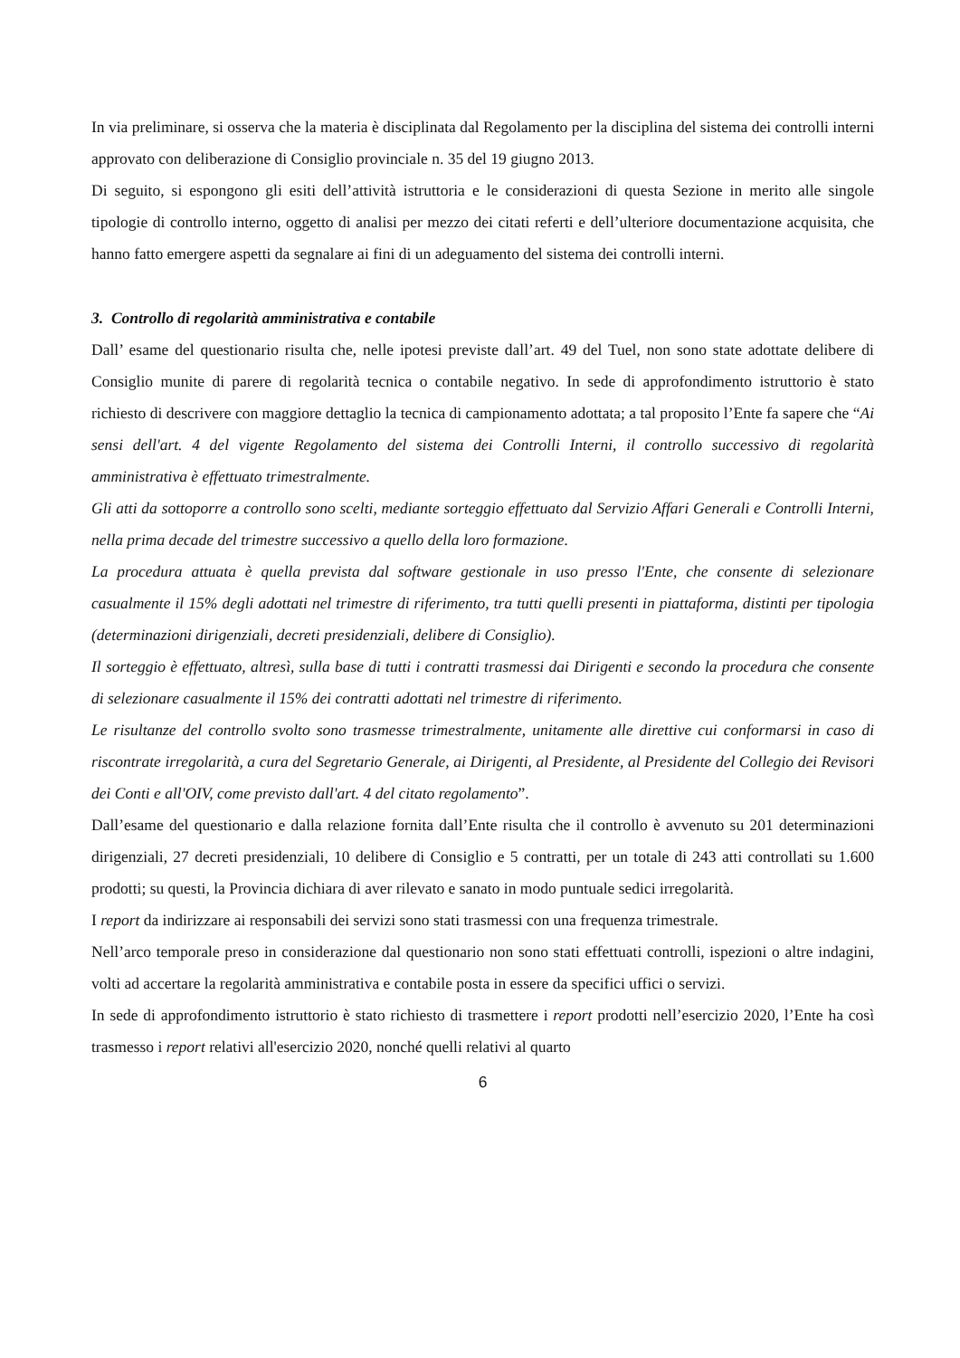In via preliminare, si osserva che la materia è disciplinata dal Regolamento per la disciplina del sistema dei controlli interni approvato con deliberazione di Consiglio provinciale n. 35 del 19 giugno 2013.
Di seguito, si espongono gli esiti dell’attività istruttoria e le considerazioni di questa Sezione in merito alle singole tipologie di controllo interno, oggetto di analisi per mezzo dei citati referti e dell’ulteriore documentazione acquisita, che hanno fatto emergere aspetti da segnalare ai fini di un adeguamento del sistema dei controlli interni.
3. Controllo di regolarità amministrativa e contabile
Dall’ esame del questionario risulta che, nelle ipotesi previste dall’art. 49 del Tuel, non sono state adottate delibere di Consiglio munite di parere di regolarità tecnica o contabile negativo. In sede di approfondimento istruttorio è stato richiesto di descrivere con maggiore dettaglio la tecnica di campionamento adottata; a tal proposito l’Ente fa sapere che “Ai sensi dell'art. 4 del vigente Regolamento del sistema dei Controlli Interni, il controllo successivo di regolarità amministrativa è effettuato trimestralmente.
Gli atti da sottoporre a controllo sono scelti, mediante sorteggio effettuato dal Servizio Affari Generali e Controlli Interni, nella prima decade del trimestre successivo a quello della loro formazione.
La procedura attuata è quella prevista dal software gestionale in uso presso l'Ente, che consente di selezionare casualmente il 15% degli adottati nel trimestre di riferimento, tra tutti quelli presenti in piattaforma, distinti per tipologia (determinazioni dirigenziali, decreti presidenziali, delibere di Consiglio).
Il sorteggio è effettuato, altresì, sulla base di tutti i contratti trasmessi dai Dirigenti e secondo la procedura che consente di selezionare casualmente il 15% dei contratti adottati nel trimestre di riferimento.
Le risultanze del controllo svolto sono trasmesse trimestralmente, unitamente alle direttive cui conformarsi in caso di riscontrate irregolarità, a cura del Segretario Generale, ai Dirigenti, al Presidente, al Presidente del Collegio dei Revisori dei Conti e all'OIV, come previsto dall'art. 4 del citato regolamento”.
Dall’esame del questionario e dalla relazione fornita dall’Ente risulta che il controllo è avvenuto su 201 determinazioni dirigenziali, 27 decreti presidenziali, 10 delibere di Consiglio e 5 contratti, per un totale di 243 atti controllati su 1.600 prodotti; su questi, la Provincia dichiara di aver rilevato e sanato in modo puntuale sedici irregolarità.
I report da indirizzare ai responsabili dei servizi sono stati trasmessi con una frequenza trimestrale.
Nell’arco temporale preso in considerazione dal questionario non sono stati effettuati controlli, ispezioni o altre indagini, volti ad accertare la regolarità amministrativa e contabile posta in essere da specifici uffici o servizi.
In sede di approfondimento istruttorio è stato richiesto di trasmettere i report prodotti nell’esercizio 2020, l’Ente ha così trasmesso i report relativi all'esercizio 2020, nonché quelli relativi al quarto
6